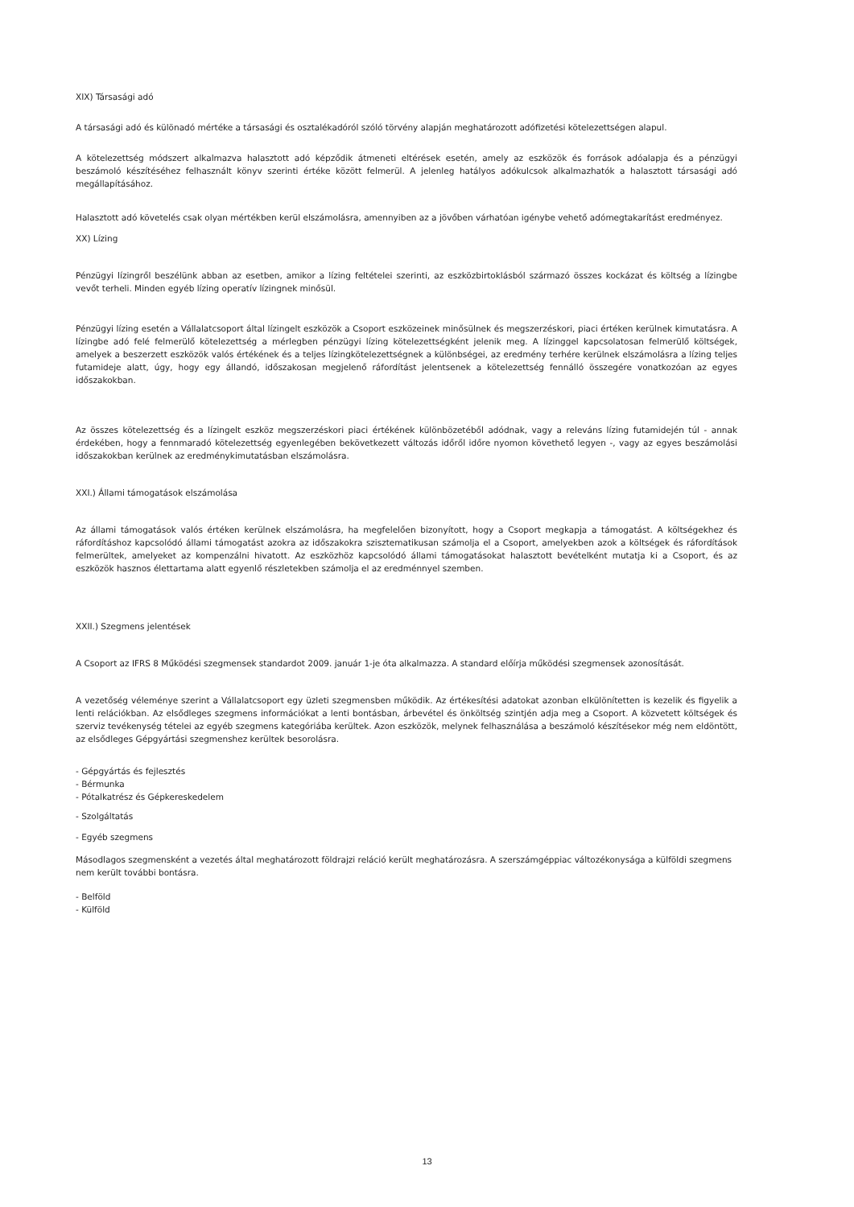XIX) Társasági adó
A társasági adó és különadó mértéke a társasági és osztalékadóról szóló törvény alapján meghatározott adófizetési kötelezettségen alapul.
A kötelezettség módszert alkalmazva halasztott adó képződik átmeneti eltérések esetén, amely az eszközök és források adóalapja és a pénzügyi beszámoló készítéséhez felhasznált könyv szerinti értéke között felmerül. A jelenleg hatályos adókulcsok alkalmazhatók a halasztott társasági adó megállapításához.
Halasztott adó követelés csak olyan mértékben kerül elszámolásra, amennyiben az a jövőben várhatóan igénybe vehető adómegtakarítást eredményez.
XX) Lízing
Pénzügyi lízingről beszélünk abban az esetben, amikor a lízing feltételei szerinti, az eszközbirtoklásból származó összes kockázat és költség a lízingbe vevőt terheli. Minden egyéb lízing operatív lízingnek minősül.
Pénzügyi lízing esetén a Vállalatcsoport által lízingelt eszközök a Csoport eszközeinek minősülnek és megszerzéskori, piaci értéken kerülnek kimutatásra. A lízingbe adó felé felmerülő kötelezettség a mérlegben pénzügyi lízing kötelezettségként jelenik meg. A lízinggel kapcsolatosan felmerülő költségek, amelyek a beszerzett eszközök valós értékének és a teljes lízingkötelezettségnek a különbségei, az eredmény terhére kerülnek elszámolásra a lízing teljes futamideje alatt, úgy, hogy egy állandó, időszakosan megjelenő ráfordítást jelentsenek a kötelezettség fennálló összegére vonatkozóan az egyes időszakokban.
Az összes kötelezettség és a lízingelt eszköz megszerzéskori piaci értékének különbözetéből adódnak, vagy a releváns lízing futamidején túl - annak érdekében, hogy a fennmaradó kötelezettség egyenlegében bekövetkezett változás időről időre nyomon követhető legyen -, vagy az egyes beszámolási időszakokban kerülnek az eredménykimutatásban elszámolásra.
XXI.) Állami támogatások elszámolása
Az állami támogatások valós értéken kerülnek elszámolásra, ha megfelelően bizonyított, hogy a Csoport megkapja a támogatást. A költségekhez és ráfordításhoz kapcsolódó állami támogatást azokra az időszakokra szisztematikusan számolja el a Csoport, amelyekben azok a költségek és ráfordítások felmerültek, amelyeket az kompenzálni hivatott. Az eszközhöz kapcsolódó állami támogatásokat halasztott bevételként mutatja ki a Csoport, és az eszközök hasznos élettartama alatt egyenlő részletekben számolja el az eredménnyel szemben.
XXII.) Szegmens jelentések
A Csoport az IFRS 8 Működési szegmensek standardot 2009. január 1-je óta alkalmazza. A standard előírja működési szegmensek azonosítását.
A vezetőség véleménye szerint a Vállalatcsoport egy üzleti szegmensben működik. Az értékesítési adatokat azonban elkülönítetten is kezelik és figyelik a lenti relációkban. Az elsődleges szegmens információkat a lenti bontásban, árbevétel és önköltség szintjén adja meg a Csoport. A közvetett költségek és szerviz tevékenység tételei az egyéb szegmens kategóriába kerültek. Azon eszközök, melynek felhasználása a beszámoló készítésekor még nem eldöntött, az elsődleges Gépgyártási szegmenshez kerültek besorolásra.
- Gépgyártás és fejlesztés
- Bérmunka
- Pótalkatrész és Gépkereskedelem
- Szolgáltatás
- Egyéb szegmens
Másodlagos szegmensként a vezetés által meghatározott földrajzi reláció került meghatározásra. A szerszámgéppiac változékonysága a külföldi szegmens nem került további bontásra.
- Belföld
- Külföld
13